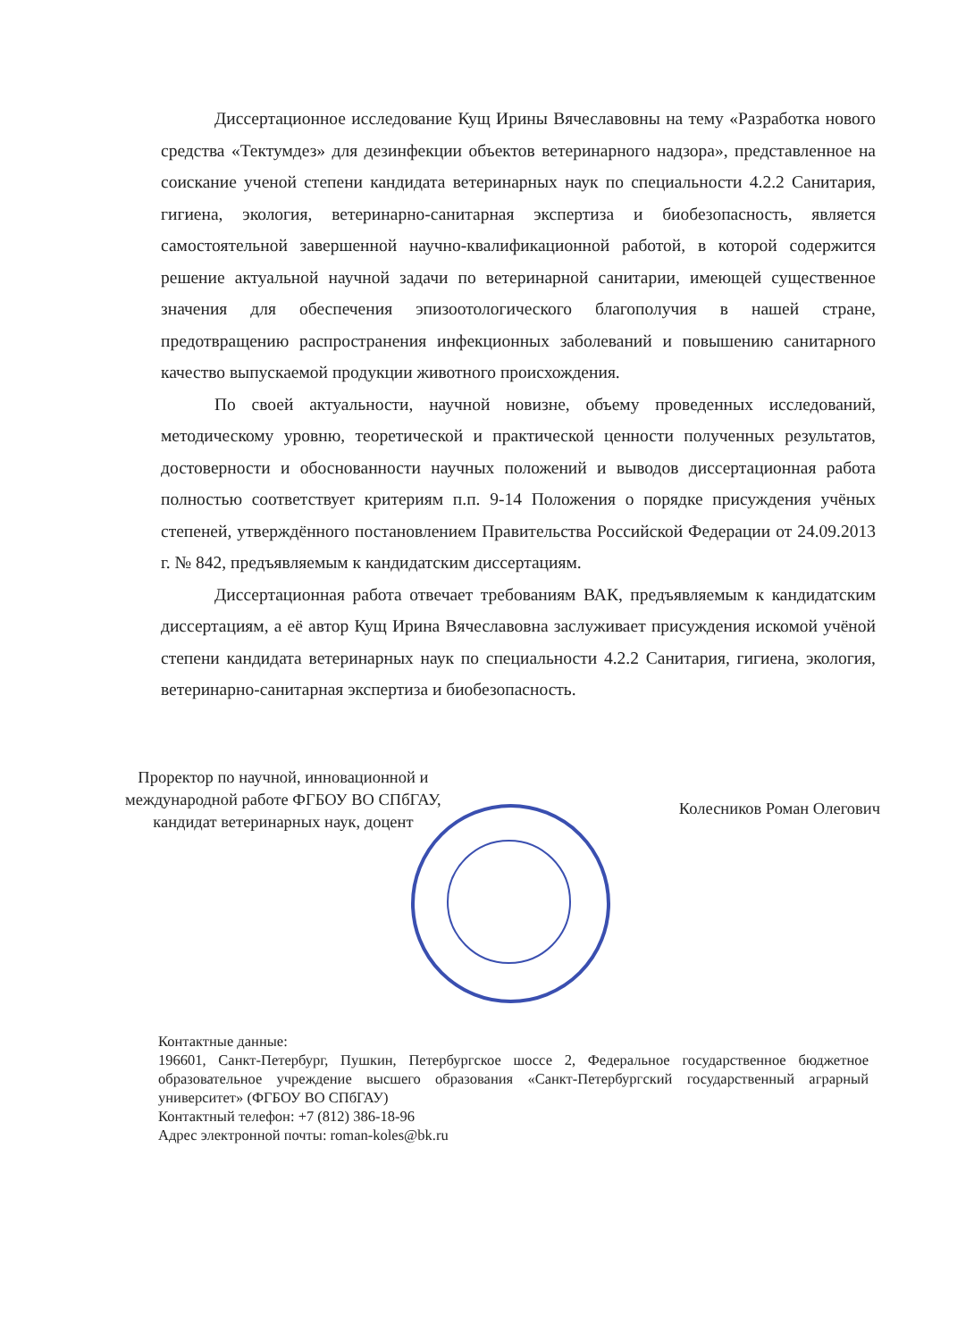Диссертационное исследование Кущ Ирины Вячеславовны на тему «Разработка нового средства «Тектумдез» для дезинфекции объектов ветеринарного надзора», представленное на соискание ученой степени кандидата ветеринарных наук по специальности 4.2.2 Санитария, гигиена, экология, ветеринарно-санитарная экспертиза и биобезопасность, является самостоятельной завершенной научно-квалификационной работой, в которой содержится решение актуальной научной задачи по ветеринарной санитарии, имеющей существенное значения для обеспечения эпизоотологического благополучия в нашей стране, предотвращению распространения инфекционных заболеваний и повышению санитарного качество выпускаемой продукции животного происхождения.
По своей актуальности, научной новизне, объему проведенных исследований, методическому уровню, теоретической и практической ценности полученных результатов, достоверности и обоснованности научных положений и выводов диссертационная работа полностью соответствует критериям п.п. 9-14 Положения о порядке присуждения учёных степеней, утверждённого постановлением Правительства Российской Федерации от 24.09.2013 г. № 842, предъявляемым к кандидатским диссертациям.
Диссертационная работа отвечает требованиям ВАК, предъявляемым к кандидатским диссертациям, а её автор Кущ Ирина Вячеславовна заслуживает присуждения искомой учёной степени кандидата ветеринарных наук по специальности 4.2.2 Санитария, гигиена, экология, ветеринарно-санитарная экспертиза и биобезопасность.
Проректор по научной, инновационной и
международной работе ФГБОУ ВО СПбГАУ,
кандидат ветеринарных наук, доцент
Колесников Роман Олегович
Контактные данные:
196601, Санкт-Петербург, Пушкин, Петербургское шоссе 2, Федеральное государственное бюджетное образовательное учреждение высшего образования «Санкт-Петербургский государственный аграрный университет» (ФГБОУ ВО СПбГАУ)
Контактный телефон: +7 (812) 386-18-96
Адрес электронной почты: roman-koles@bk.ru